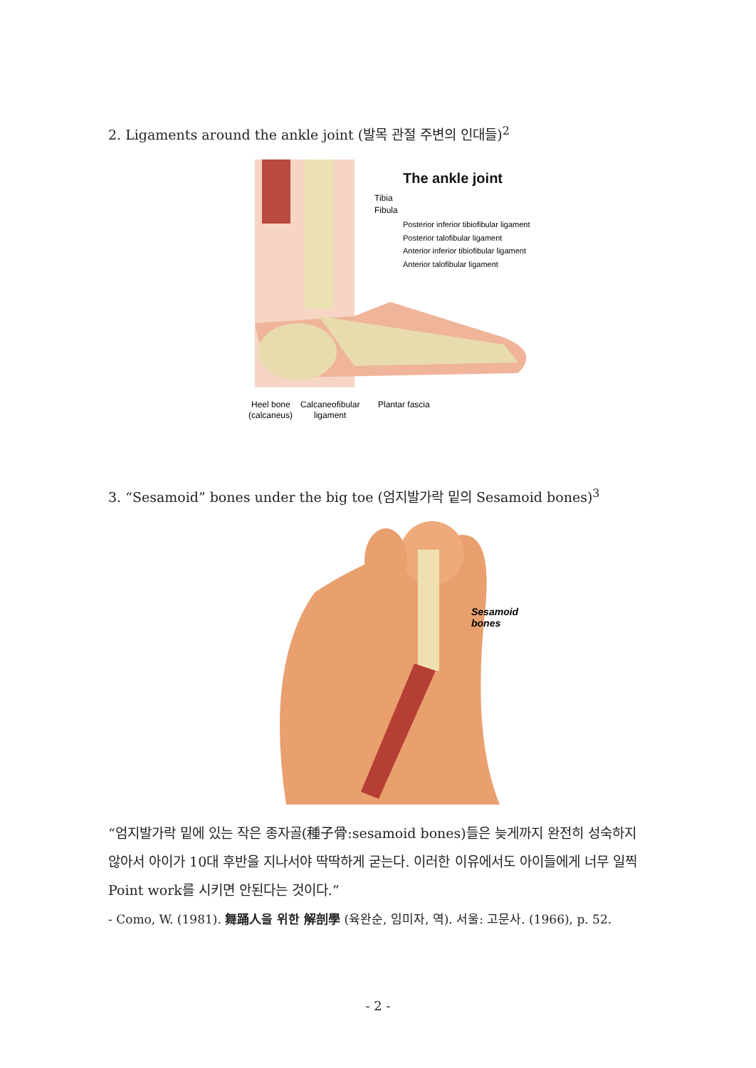2. Ligaments around the ankle joint (발목 관절 주변의 인대들)<sup>2</sup>
The ankle joint
Tibia
Fibula
Posterior inferior tibiofibular ligament
Posterior talofibular ligament
Anterior inferior tibiofibular ligament
Anterior talofibular ligament
Heel bone
Calcaneofibular
Plantar fascia
(calcaneus)
ligament
3. “Sesamoid” bones under the big toe (엄지발가락 밑의 Sesamoid bones)<sup>3</sup>
Sesamoid
bones
“엄지발가락 밑에 있는 작은 종자골(種子骨:sesamoid bones)들은 늦게까지 완전히 성숙하지 않아서 아이가 10대 후반을 지나서야 딱딱하게 굳는다. 이러한 이유에서도 아이들에게 너무 일찍 Point work를 시키면 안된다는 것이다.”
- Como, W. (1981). 舞踊人을 위한 解剖學 (육완순, 임미자, 역). 서울: 고문사. (1966), p. 52.
- 2 -